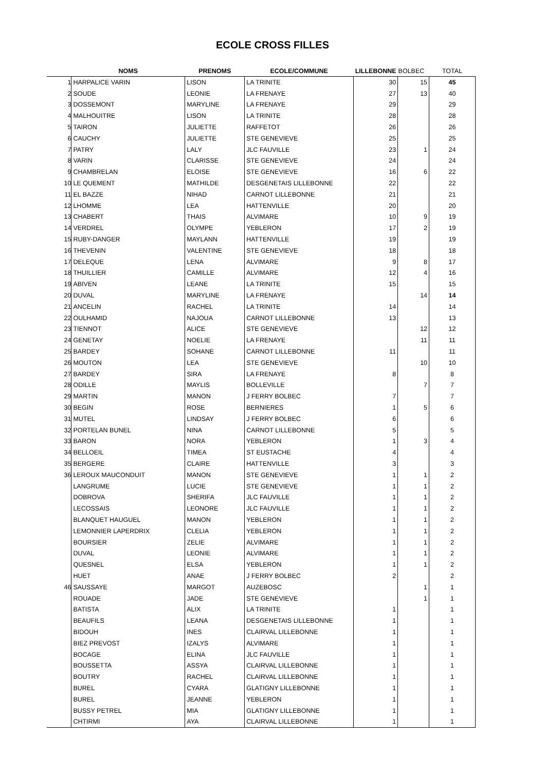ECOLE CROSS FILLES
| | NOMS | PRENOMS | ECOLE/COMMUNE | LILLEBONNE | BOLBEC | TOTAL |
| --- | --- | --- | --- | --- | --- | --- |
| 1 | HARPALICE VARIN | LISON | LA TRINITE | 30 | 15 | 45 |
| 2 | SOUDE | LEONIE | LA FRENAYE | 27 | 13 | 40 |
| 3 | DOSSEMONT | MARYLINE | LA FRENAYE | 29 | | 29 |
| 4 | MALHOUITRE | LISON | LA TRINITE | 28 | | 28 |
| 5 | TAIRON | JULIETTE | RAFFETOT | 26 | | 26 |
| 6 | CAUCHY | JULIETTE | STE GENEVIEVE | 25 | | 25 |
| 7 | PATRY | LALY | JLC FAUVILLE | 23 | 1 | 24 |
| 8 | VARIN | CLARISSE | STE GENEVIEVE | 24 | | 24 |
| 9 | CHAMBRELAN | ELOISE | STE GENEVIEVE | 16 | 6 | 22 |
| 10 | LE QUEMENT | MATHILDE | DESGENETAIS LILLEBONNE | 22 | | 22 |
| 11 | EL BAZZE | NIHAD | CARNOT LILLEBONNE | 21 | | 21 |
| 12 | LHOMME | LEA | HATTENVILLE | 20 | | 20 |
| 13 | CHABERT | THAIS | ALVIMARE | 10 | 9 | 19 |
| 14 | VERDREL | OLYMPE | YEBLERON | 17 | 2 | 19 |
| 15 | RUBY-DANGER | MAYLANN | HATTENVILLE | 19 | | 19 |
| 16 | THEVENIN | VALENTINE | STE GENEVIEVE | 18 | | 18 |
| 17 | DELEQUE | LENA | ALVIMARE | 9 | 8 | 17 |
| 18 | THUILLIER | CAMILLE | ALVIMARE | 12 | 4 | 16 |
| 19 | ABIVEN | LEANE | LA TRINITE | 15 | | 15 |
| 20 | DUVAL | MARYLINE | LA FRENAYE | | 14 | 14 |
| 21 | ANCELIN | RACHEL | LA TRINITE | 14 | | 14 |
| 22 | OULHAMID | NAJOUA | CARNOT LILLEBONNE | 13 | | 13 |
| 23 | TIENNOT | ALICE | STE GENEVIEVE | | 12 | 12 |
| 24 | GENETAY | NOELIE | LA FRENAYE | | 11 | 11 |
| 25 | BARDEY | SOHANE | CARNOT LILLEBONNE | 11 | | 11 |
| 26 | MOUTON | LEA | STE GENEVIEVE | | 10 | 10 |
| 27 | BARDEY | SIRA | LA FRENAYE | 8 | | 8 |
| 28 | ODILLE | MAYLIS | BOLLEVILLE | | 7 | 7 |
| 29 | MARTIN | MANON | J FERRY BOLBEC | 7 | | 7 |
| 30 | BEGIN | ROSE | BERNIERES | 1 | 5 | 6 |
| 31 | MUTEL | LINDSAY | J FERRY BOLBEC | 6 | | 6 |
| 32 | PORTELAN BUNEL | NINA | CARNOT LILLEBONNE | 5 | | 5 |
| 33 | BARON | NORA | YEBLERON | 1 | 3 | 4 |
| 34 | BELLOEIL | TIMEA | ST EUSTACHE | 4 | | 4 |
| 35 | BERGERE | CLAIRE | HATTENVILLE | 3 | | 3 |
| 36 | LEROUX MAUCONDUIT | MANON | STE GENEVIEVE | 1 | 1 | 2 |
| | LANGRUME | LUCIE | STE GENEVIEVE | 1 | 1 | 2 |
| | DOBROVA | SHERIFA | JLC FAUVILLE | 1 | 1 | 2 |
| | LECOSSAIS | LEONORE | JLC FAUVILLE | 1 | 1 | 2 |
| | BLANQUET HAUGUEL | MANON | YEBLERON | 1 | 1 | 2 |
| | LEMONNIER LAPERDRIX | CLELIA | YEBLERON | 1 | 1 | 2 |
| | BOURSIER | ZELIE | ALVIMARE | 1 | 1 | 2 |
| | DUVAL | LEONIE | ALVIMARE | 1 | 1 | 2 |
| | QUESNEL | ELSA | YEBLERON | 1 | 1 | 2 |
| | HUET | ANAE | J FERRY BOLBEC | 2 | | 2 |
| 46 | SAUSSAYE | MARGOT | AUZEBOSC | | 1 | 1 |
| | ROUADE | JADE | STE GENEVIEVE | | 1 | 1 |
| | BATISTA | ALIX | LA TRINITE | 1 | | 1 |
| | BEAUFILS | LEANA | DESGENETAIS LILLEBONNE | 1 | | 1 |
| | BIDOUH | INES | CLAIRVAL LILLEBONNE | 1 | | 1 |
| | BIEZ PREVOST | IZALYS | ALVIMARE | 1 | | 1 |
| | BOCAGE | ELINA | JLC FAUVILLE | 1 | | 1 |
| | BOUSSETTA | ASSYA | CLAIRVAL LILLEBONNE | 1 | | 1 |
| | BOUTRY | RACHEL | CLAIRVAL LILLEBONNE | 1 | | 1 |
| | BUREL | CYARA | GLATIGNY LILLEBONNE | 1 | | 1 |
| | BUREL | JEANNE | YEBLERON | 1 | | 1 |
| | BUSSY PETREL | MIA | GLATIGNY LILLEBONNE | 1 | | 1 |
| | CHTIRMI | AYA | CLAIRVAL LILLEBONNE | 1 | | 1 |